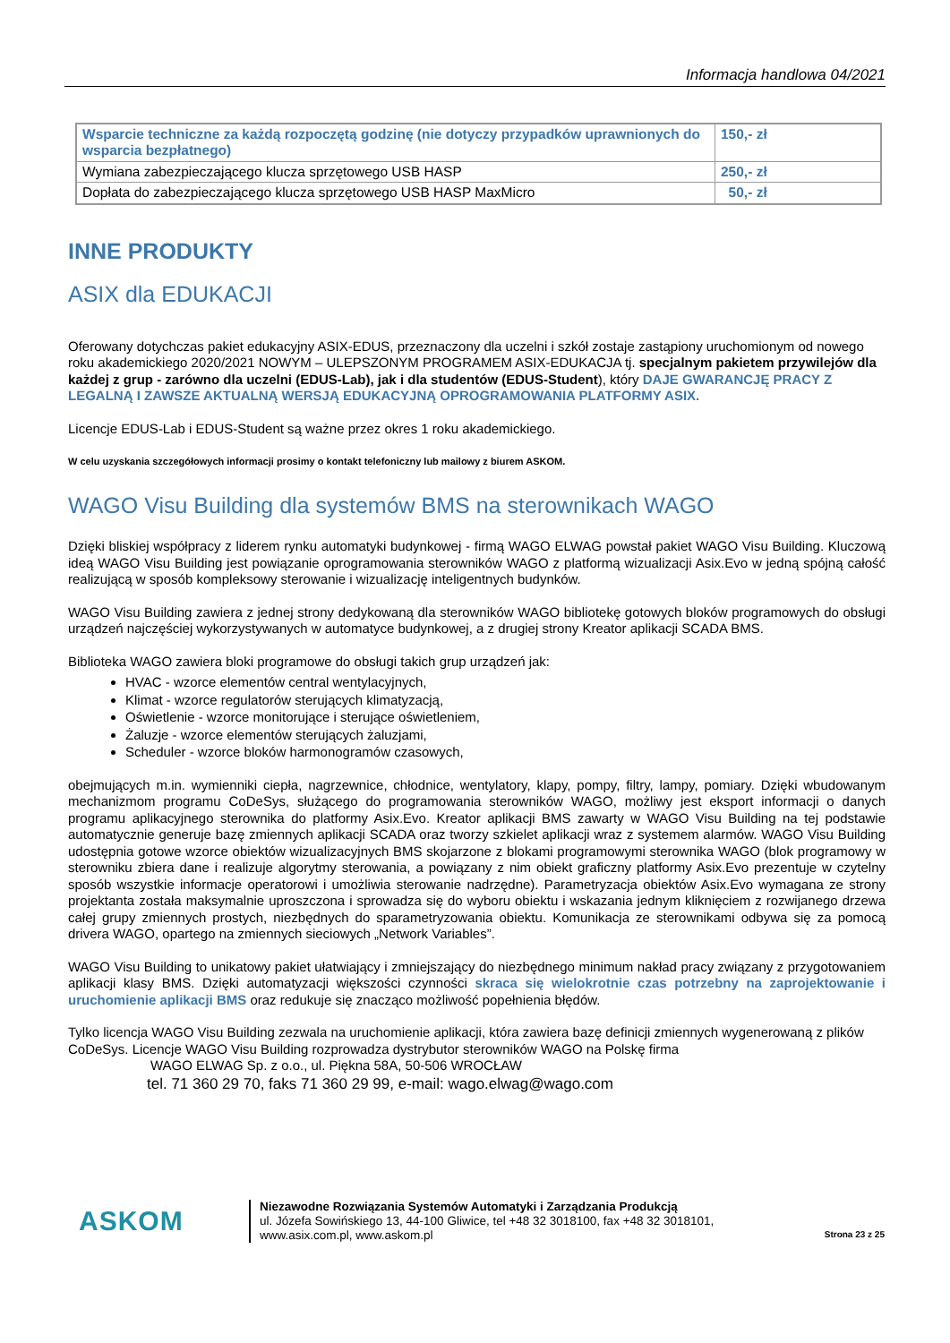Informacja handlowa 04/2021
| Wsparcie techniczne za każdą rozpoczętą godzinę (nie dotyczy przypadków uprawnionych do wsparcia bezpłatnego) | 150,- zł |
| Wymiana zabezpieczającego klucza sprzętowego USB HASP | 250,- zł |
| Dopłata do zabezpieczającego klucza sprzętowego USB HASP MaxMicro | 50,- zł |
INNE PRODUKTY
ASIX dla EDUKACJI
Oferowany dotychczas pakiet edukacyjny ASIX-EDUS, przeznaczony dla uczelni i szkół zostaje zastąpiony uruchomionym od nowego roku akademickiego 2020/2021 NOWYM – ULEPSZONYM PROGRAMEM ASIX-EDUKACJA tj. specjalnym pakietem przywilejów dla każdej z grup - zarówno dla uczelni (EDUS-Lab), jak i dla studentów (EDUS-Student), który DAJE GWARANCJĘ PRACY Z LEGALNĄ I ZAWSZE AKTUALNĄ WERSJĄ EDUKACYJNĄ OPROGRAMOWANIA PLATFORMY ASIX.
Licencje EDUS-Lab i EDUS-Student są ważne przez okres 1 roku akademickiego.
W celu uzyskania szczegółowych informacji prosimy o kontakt telefoniczny lub mailowy z biurem ASKOM.
WAGO Visu Building dla systemów BMS na sterownikach WAGO
Dzięki bliskiej współpracy z liderem rynku automatyki budynkowej - firmą WAGO ELWAG powstał pakiet WAGO Visu Building. Kluczową ideą WAGO Visu Building jest powiązanie oprogramowania sterowników WAGO z platformą wizualizacji Asix.Evo w jedną spójną całość realizującą w sposób kompleksowy sterowanie i wizualizację inteligentnych budynków.
WAGO Visu Building zawiera z jednej strony dedykowaną dla sterowników WAGO bibliotekę gotowych bloków programowych do obsługi urządzeń najczęściej wykorzystywanych w automatyce budynkowej, a z drugiej strony Kreator aplikacji SCADA BMS.
Biblioteka WAGO zawiera bloki programowe do obsługi takich grup urządzeń jak:
HVAC - wzorce elementów central wentylacyjnych,
Klimat - wzorce regulatorów sterujących klimatyzacją,
Oświetlenie - wzorce monitorujące i sterujące oświetleniem,
Żaluzje - wzorce elementów sterujących żaluzjami,
Scheduler - wzorce bloków harmonogramów czasowych,
obejmujących m.in. wymienniki ciepła, nagrzewnice, chłodnice, wentylatory, klapy, pompy, filtry, lampy, pomiary. Dzięki wbudowanym mechanizmom programu CoDeSys, służącego do programowania sterowników WAGO, możliwy jest eksport informacji o danych programu aplikacyjnego sterownika do platformy Asix.Evo. Kreator aplikacji BMS zawarty w WAGO Visu Building na tej podstawie automatycznie generuje bazę zmiennych aplikacji SCADA oraz tworzy szkielet aplikacji wraz z systemem alarmów. WAGO Visu Building udostępnia gotowe wzorce obiektów wizualizacyjnych BMS skojarzone z blokami programowymi sterownika WAGO (blok programowy w sterowniku zbiera dane i realizuje algorytmy sterowania, a powiązany z nim obiekt graficzny platformy Asix.Evo prezentuje w czytelny sposób wszystkie informacje operatorowi i umożliwia sterowanie nadrzędne). Parametryzacja obiektów Asix.Evo wymagana ze strony projektanta została maksymalnie uproszczona i sprowadza się do wyboru obiektu i wskazania jednym kliknięciem z rozwijanego drzewa całej grupy zmiennych prostych, niezbędnych do sparametryzowania obiektu. Komunikacja ze sterownikami odbywa się za pomocą drivera WAGO, opartego na zmiennych sieciowych „Network Variables”.
WAGO Visu Building to unikatowy pakiet ułatwiający i zmniejszający do niezbędnego minimum nakład pracy związany z przygotowaniem aplikacji klasy BMS. Dzięki automatyzacji większości czynności skraca się wielokrotnie czas potrzebny na zaprojektowanie i uruchomienie aplikacji BMS oraz redukuje się znacząco możliwość popełnienia błędów.
Tylko licencja WAGO Visu Building zezwala na uruchomienie aplikacji, która zawiera bazę definicji zmiennych wygenerowaną z plików CoDeSys. Licencje WAGO Visu Building rozprowadza dystrybutor sterowników WAGO na Polskę firma
WAGO ELWAG Sp. z o.o., ul. Piękna 58A, 50-506 WROCŁAW
tel. 71 360 29 70, faks 71 360 29 99, e-mail: wago.elwag@wago.com
ASKOM
Niezawodne Rozwiązania Systemów Automatyki i Zarządzania Produkcją
ul. Józefa Sowińskiego 13, 44-100 Gliwice, tel +48 32 3018100, fax +48 32 3018101,
www.asix.com.pl, www.askom.pl
Strona 23 z 25